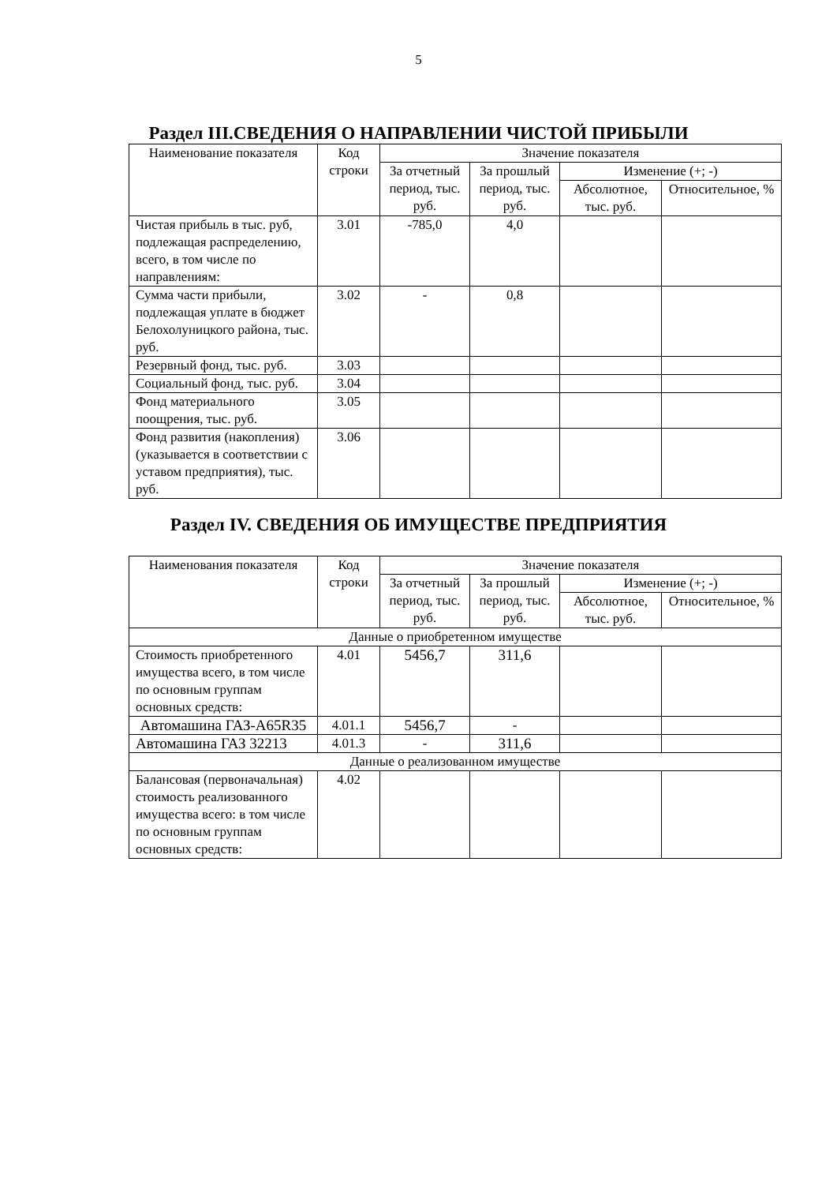5
Раздел III.СВЕДЕНИЯ О НАПРАВЛЕНИИ ЧИСТОЙ ПРИБЫЛИ
| Наименование показателя | Код строки | Значение показателя | | | |
| --- | --- | --- | --- | --- | --- |
| | | За отчетный период, тыс. руб. | За прошлый период, тыс. руб. | Изменение (+; -) | |
| | | | | Абсолютное, тыс. руб. | Относительное, % |
| Чистая прибыль в тыс. руб, подлежащая распределению, всего, в том числе по направлениям: | 3.01 | -785,0 | 4,0 | | |
| Сумма части прибыли, подлежащая уплате в бюджет Белохолуницкого района, тыс. руб. | 3.02 | - | 0,8 | | |
| Резервный фонд, тыс. руб. | 3.03 | | | | |
| Социальный фонд, тыс. руб. | 3.04 | | | | |
| Фонд материального поощрения, тыс. руб. | 3.05 | | | | |
| Фонд развития (накопления) (указывается в соответствии с уставом предприятия), тыс. руб. | 3.06 | | | | |
Раздел IV. СВЕДЕНИЯ ОБ ИМУЩЕСТВЕ ПРЕДПРИЯТИЯ
| Наименования показателя | Код строки | Значение показателя | | | |
| --- | --- | --- | --- | --- | --- |
| | | За отчетный период, тыс. руб. | За прошлый период, тыс. руб. | Изменение (+; -) | |
| | | | | Абсолютное, тыс. руб. | Относительное, % |
| Данные о приобретенном имуществе | | | | | |
| Стоимость приобретенного имущества всего, в том числе по основным группам основных средств: | 4.01 | 5456,7 | 311,6 | | |
| Автомашина ГАЗ-A65R35 | 4.01.1 | 5456,7 | - | | |
| Автомашина ГАЗ 32213 | 4.01.3 | - | 311,6 | | |
| Данные о реализованном имуществе | | | | | |
| Балансовая (первоначальная) стоимость реализованного имущества всего: в том числе по основным группам основных средств: | 4.02 | | | | |